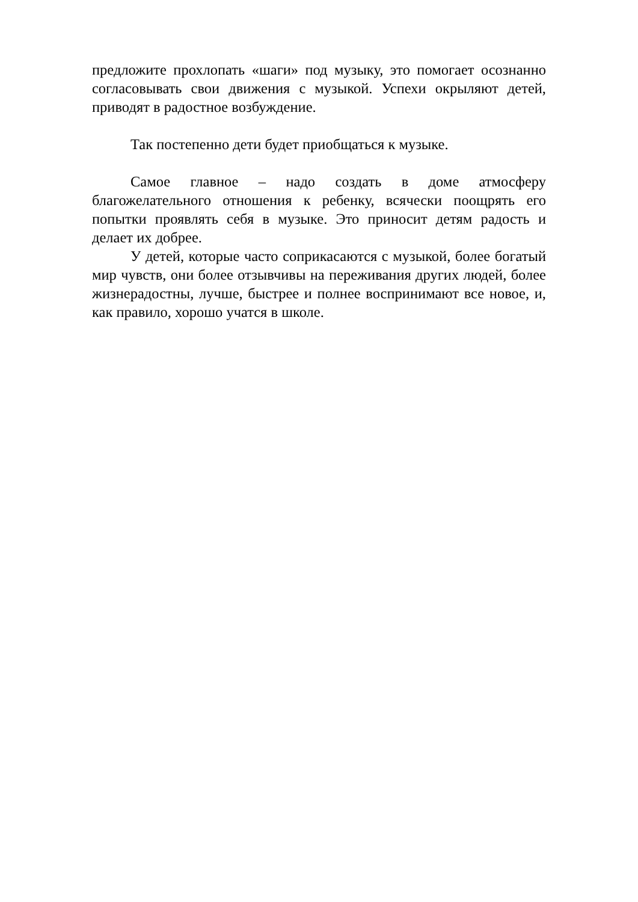предложите прохлопать «шаги» под музыку, это помогает осознанно согласовывать свои движения с музыкой. Успехи окрыляют детей, приводят в радостное возбуждение.
Так постепенно дети будет приобщаться к музыке.
Самое главное – надо создать в доме атмосферу благожелательного отношения к ребенку, всячески поощрять его попытки проявлять себя в музыке. Это приносит детям радость и делает их добрее.
У детей, которые часто соприкасаются с музыкой, более богатый мир чувств, они более отзывчивы на переживания других людей, более жизнерадостны, лучше, быстрее и полнее воспринимают все новое, и, как правило, хорошо учатся в школе.